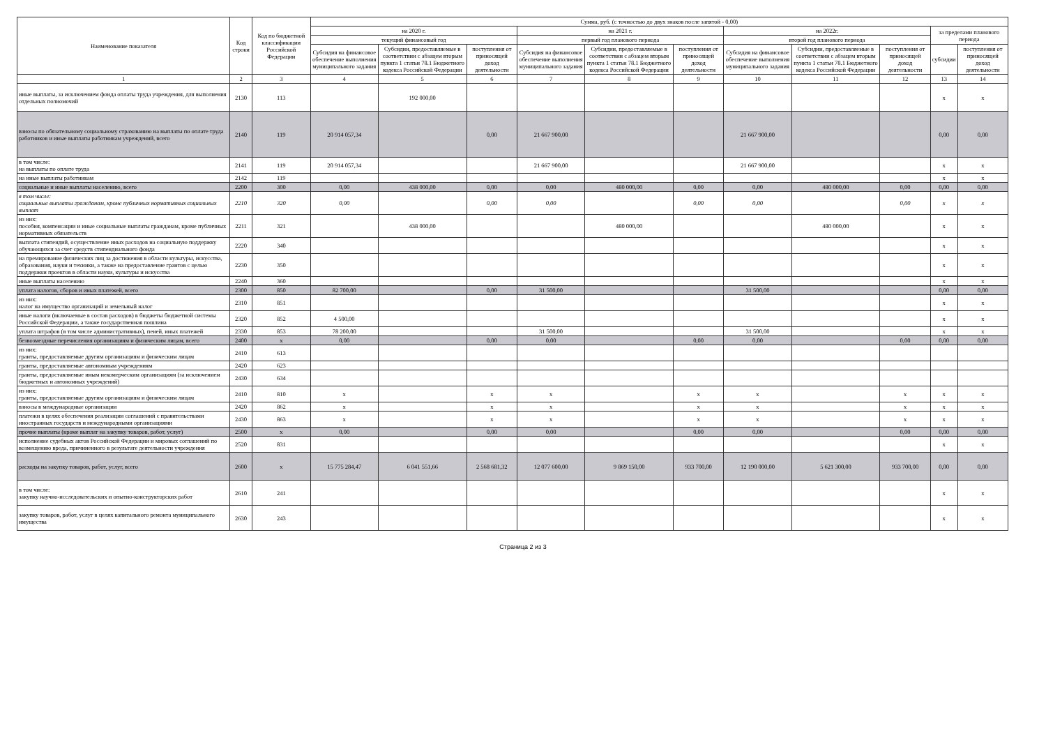| Наименование показателя | Код строки | Код по бюджетной классификации Российской Федерации | Сумма, руб. (с точностью до двух знаков после запятой - 0,00) | | | | | | | | | | |
| --- | --- | --- | --- | --- | --- | --- | --- | --- | --- | --- | --- | --- | --- |
| | | | на 2020 г. | | | на 2021 г. | | | на 2022г. | | | за пределами планового периода | |
| | | | текущий финансовый год | | | первый год планового периода | | | второй год планового периода | | | | |
| | | | Субсидия на финансовое обеспечение выполнения муниципального задания | Субсидии, предоставляемые в соответствии с абзацем вторым пункта 1 статьи 78.1 Бюджетного кодекса Российской Федерации | поступления от приносящей доход деятельности | Субсидия на финансовое обеспечение выполнения муниципального задания | Субсидии, предоставляемые в соответствии с абзацем вторым пункта 1 статьи 78.1 Бюджетного кодекса Российской Федерации | поступления от приносящей доход деятельности | Субсидия на финансовое обеспечение выполнения муниципального задания | Субсидии, предоставляемые в соответствии с абзацем вторым пункта 1 статьи 78.1 Бюджетного кодекса Российской Федерации | поступления от приносящей доход деятельности | субсидии | поступления от приносящей доход деятельности |
| 1 | 2 | 3 | 4 | 5 | 6 | 7 | 8 | 9 | 10 | 11 | 12 | 13 | 14 |
| иные выплаты, за исключением фонда оплаты труда учреждения, для выполнения отдельных полномочий | 2130 | 113 | | 192 000,00 | | | | | | | | x | x |
| взносы по обязательному социальному страхованию на выплаты по оплате труда работников и иные выплаты работникам учреждений, всего | 2140 | 119 | 20 914 057,34 | | 0,00 | 21 667 900,00 | | | 21 667 900,00 | | | 0,00 | 0,00 |
| в том числе: на выплаты по оплате труда | 2141 | 119 | 20 914 057,34 | | | 21 667 900,00 | | | 21 667 900,00 | | | x | x |
| на иные выплаты работникам | 2142 | 119 | | | | | | | | | | x | x |
| социальные и иные выплаты населению, всего | 2200 | 300 | 0,00 | 438 000,00 | 0,00 | 0,00 | 480 000,00 | 0,00 | 0,00 | 480 000,00 | 0,00 | 0,00 | 0,00 |
| в том числе: социальные выплаты гражданам, кроме публичных нормативных социальных выплат | 2210 | 320 | 0,00 | | 0,00 | 0,00 | | 0,00 | 0,00 | | 0,00 | x | x |
| из них: пособия, компенсации и иные социальные выплаты гражданам, кроме публичных нормативных обязательств | 2211 | 321 | | 438 000,00 | | | 480 000,00 | | | 480 000,00 | | x | x |
| выплата стипендий, осуществление иных расходов на социальную поддержку обучающихся за счет средств стипендиального фонда | 2220 | 340 | | | | | | | | | | x | x |
| на премирование физических лиц за достижения в области культуры, искусства, образования, науки и техники, а также на предоставление грантов с целью поддержки проектов в области науки, культуры и искусства | 2230 | 350 | | | | | | | | | | x | x |
| иные выплаты населению | 2240 | 360 | | | | | | | | | | x | x |
| уплата налогов, сборов и иных платежей, всего | 2300 | 850 | 82 700,00 | | 0,00 | 31 500,00 | | | 31 500,00 | | | 0,00 | 0,00 |
| из них: налог на имущество организаций и земельный налог | 2310 | 851 | | | | | | | | | | x | x |
| иные налоги (включаемые в состав расходов) в бюджеты бюджетной системы Российской Федерации, а также государственная пошлина | 2320 | 852 | 4 500,00 | | | | | | | | | x | x |
| уплата штрафов (в том числе административных), пеней, иных платежей | 2330 | 853 | 78 200,00 | | | 31 500,00 | | | 31 500,00 | | | x | x |
| безвозмездные перечисления организациям и физическим лицам, всего | 2400 | x | 0,00 | | 0,00 | 0,00 | | 0,00 | 0,00 | | 0,00 | 0,00 | 0,00 |
| из них: гранты, предоставляемые другим организациям и физическим лицам | 2410 | 613 | | | | | | | | | | | |
| гранты, предоставляемые автономным учреждениям | 2420 | 623 | | | | | | | | | | | |
| гранты, предоставляемые иным некомерческим организациям (за исключением бюджетных и автономных учреждений) | 2430 | 634 | | | | | | | | | | | |
| из них: гранты, предоставляемые другим организациям и физическим лицам | 2410 | 810 | x | | x | x | | x | x | | x | x | x |
| взносы в международные организации | 2420 | 862 | x | | x | x | | x | x | | x | x | x |
| платежи в целях обеспечения реализации соглашений с правительствами иностранных государств и международными организациями | 2430 | 863 | x | | x | x | | x | x | | x | x | x |
| прочие выплаты (кроме выплат на закупку товаров, работ, услуг) | 2500 | x | 0,00 | | 0,00 | 0,00 | | 0,00 | 0,00 | | 0,00 | 0,00 | 0,00 |
| исполнение судебных актов Российской Федерации и мировых соглашений по возмещению вреда, причиненного в результате деятельности учреждения | 2520 | 831 | | | | | | | | | | x | x |
| расходы на закупку товаров, работ, услуг, всего | 2600 | x | 15 775 284,47 | 6 041 551,66 | 2 568 681,32 | 12 077 600,00 | 9 869 150,00 | 933 700,00 | 12 190 000,00 | 5 621 300,00 | 933 700,00 | 0,00 | 0,00 |
| в том числе: закупку научно-исследовательских и опытно-конструкторских работ | 2610 | 241 | | | | | | | | | | x | x |
| закупку товаров, работ, услуг в целях капитального ремонта муниципального имущества | 2630 | 243 | | | | | | | | | | x | x |
Страница 2 из 3